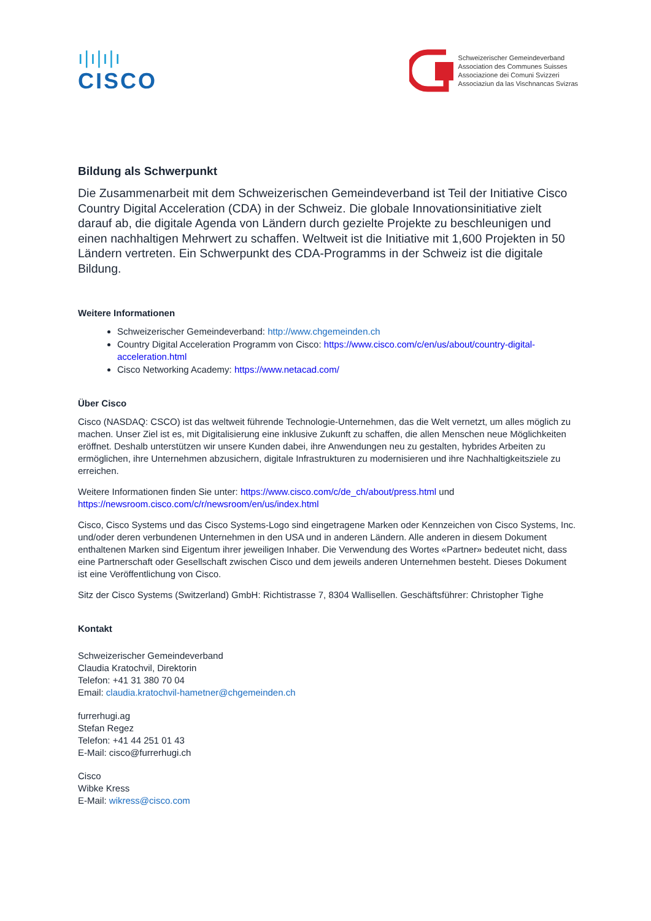ı|ı|ı|ı
CISCO
Schweizerischer Gemeindeverband
Association des Communes Suisses
Associazione dei Comuni Svizzeri
Associaziun da las Vischnancas Svizras
Bildung als Schwerpunkt
Die Zusammenarbeit mit dem Schweizerischen Gemeindeverband ist Teil der Initiative Cisco Country Digital Acceleration (CDA) in der Schweiz. Die globale Innovationsinitiative zielt darauf ab, die digitale Agenda von Ländern durch gezielte Projekte zu beschleunigen und einen nachhaltigen Mehrwert zu schaffen. Weltweit ist die Initiative mit 1,600 Projekten in 50 Ländern vertreten. Ein Schwerpunkt des CDA-Programms in der Schweiz ist die digitale Bildung.
Weitere Informationen
Schweizerischer Gemeindeverband: http://www.chgemeinden.ch
Country Digital Acceleration Programm von Cisco: https://www.cisco.com/c/en/us/about/country-digital-acceleration.html
Cisco Networking Academy: https://www.netacad.com/
Über Cisco
Cisco (NASDAQ: CSCO) ist das weltweit führende Technologie-Unternehmen, das die Welt vernetzt, um alles möglich zu machen. Unser Ziel ist es, mit Digitalisierung eine inklusive Zukunft zu schaffen, die allen Menschen neue Möglichkeiten eröffnet. Deshalb unterstützen wir unsere Kunden dabei, ihre Anwendungen neu zu gestalten, hybrides Arbeiten zu ermöglichen, ihre Unternehmen abzusichern, digitale Infrastrukturen zu modernisieren und ihre Nachhaltigkeitsziele zu erreichen.
Weitere Informationen finden Sie unter: https://www.cisco.com/c/de_ch/about/press.html und https://newsroom.cisco.com/c/r/newsroom/en/us/index.html
Cisco, Cisco Systems und das Cisco Systems-Logo sind eingetragene Marken oder Kennzeichen von Cisco Systems, Inc. und/oder deren verbundenen Unternehmen in den USA und in anderen Ländern. Alle anderen in diesem Dokument enthaltenen Marken sind Eigentum ihrer jeweiligen Inhaber. Die Verwendung des Wortes «Partner» bedeutet nicht, dass eine Partnerschaft oder Gesellschaft zwischen Cisco und dem jeweils anderen Unternehmen besteht. Dieses Dokument ist eine Veröffentlichung von Cisco.
Sitz der Cisco Systems (Switzerland) GmbH: Richtistrasse 7, 8304 Wallisellen. Geschäftsführer: Christopher Tighe
Kontakt
Schweizerischer Gemeindeverband
Claudia Kratochvil, Direktorin
Telefon: +41 31 380 70 04
Email: claudia.kratochvil-hametner@chgemeinden.ch
furrerhugi.ag
Stefan Regez
Telefon: +41 44 251 01 43
E-Mail: cisco@furrerhugi.ch
Cisco
Wibke Kress
E-Mail: wikress@cisco.com